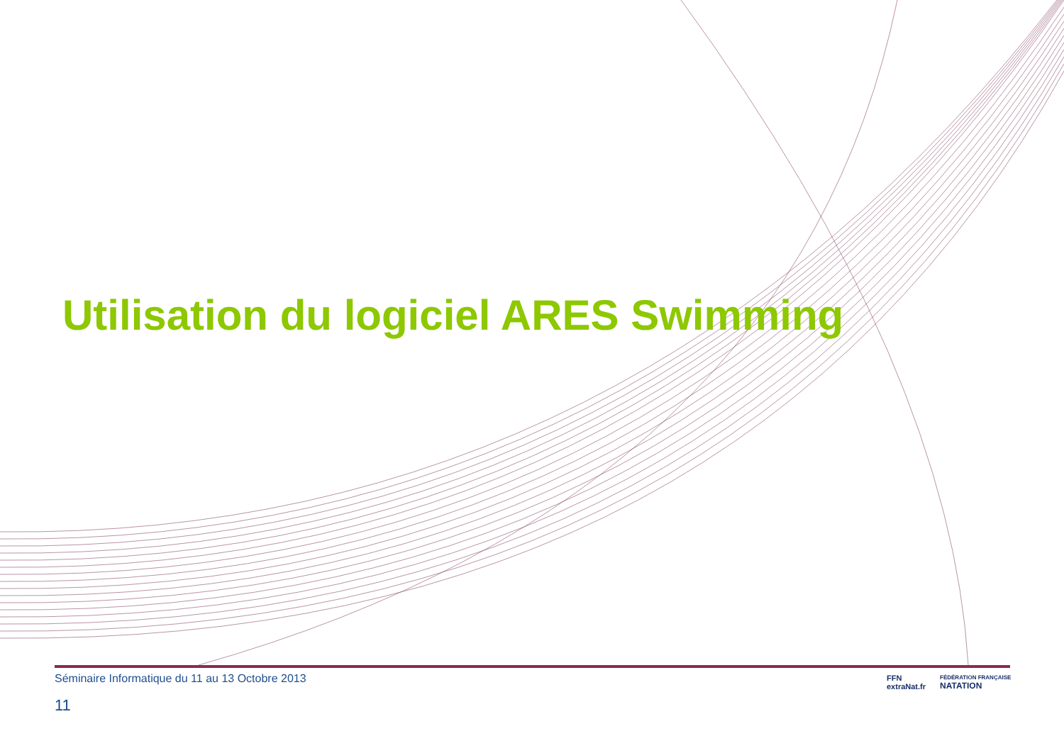Utilisation du logiciel ARES Swimming
Séminaire Informatique du 11 au 13 Octobre 2013
11
FFN
extraNat.fr FÉDÉRATION FRANÇAISE
NATATION